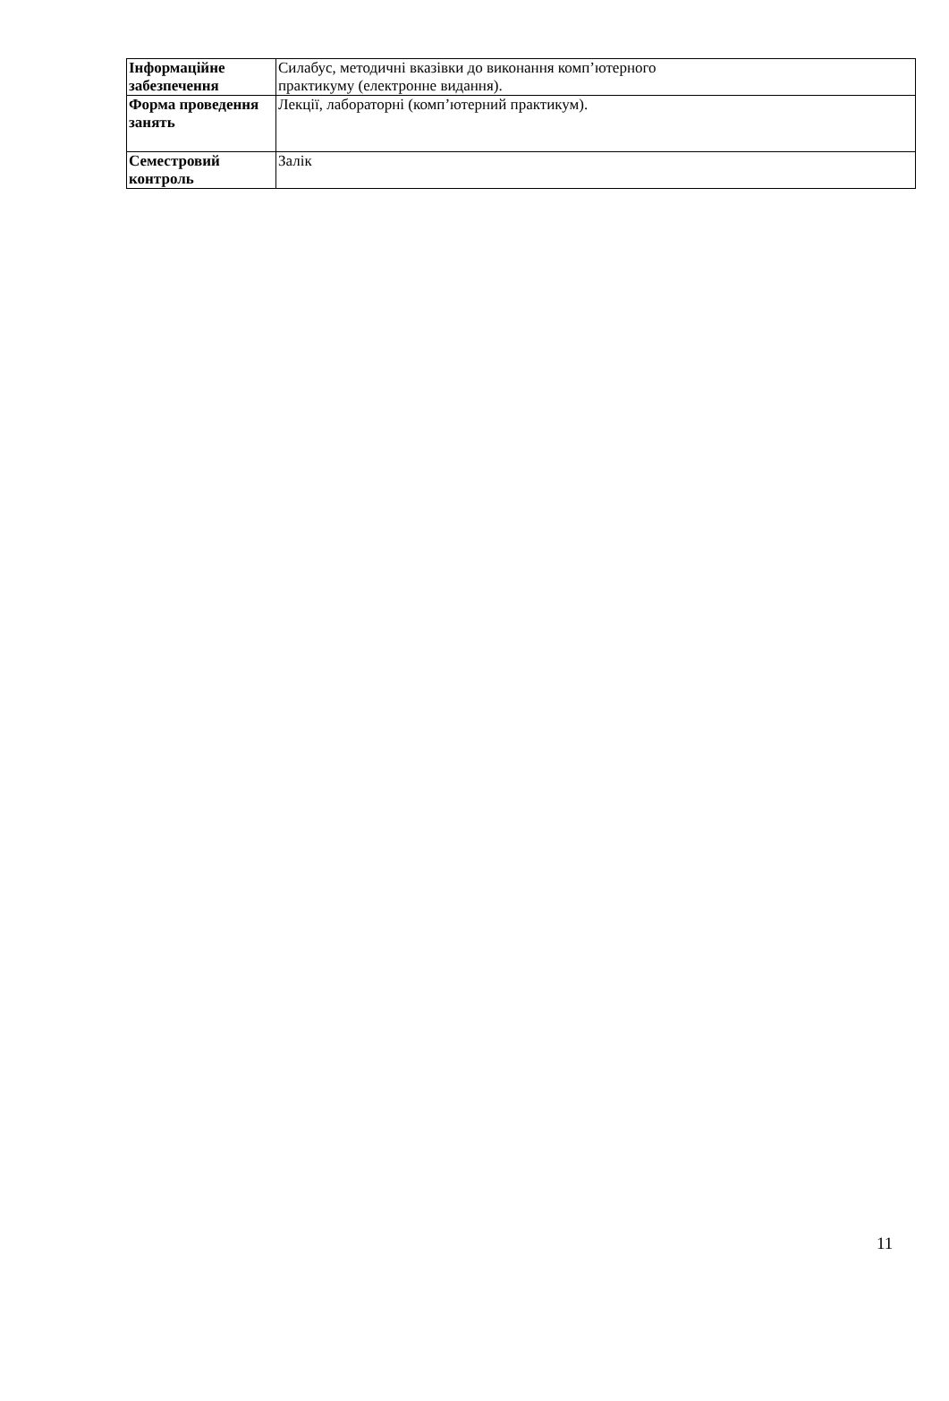| Інформаційне забезпечення | Силабус, методичні вказівки до виконання комп’ютерного практикуму (електронне видання). |
| Форма проведення занять | Лекції, лабораторні (комп’ютерний практикум). |
| Семестровий контроль | Залік |
11